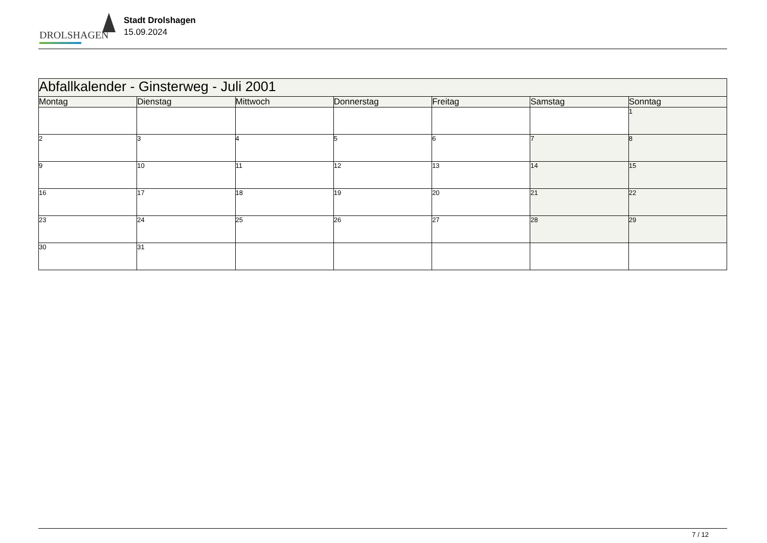DROLSHAGEN
Stadt Drolshagen
15.09.2024
| Abfallkalender - Ginsterweg - Juli 2001 | | | | | | |
| Montag | Dienstag | Mittwoch | Donnerstag | Freitag | Samstag | Sonntag |
| | | | | | | 1 |
| 2 | 3 | 4 | 5 | 6 | 7 | 8 |
| 9 | 10 | 11 | 12 | 13 | 14 | 15 |
| 16 | 17 | 18 | 19 | 20 | 21 | 22 |
| 23 | 24 | 25 | 26 | 27 | 28 | 29 |
| 30 | 31 | | | | | |
7 / 12